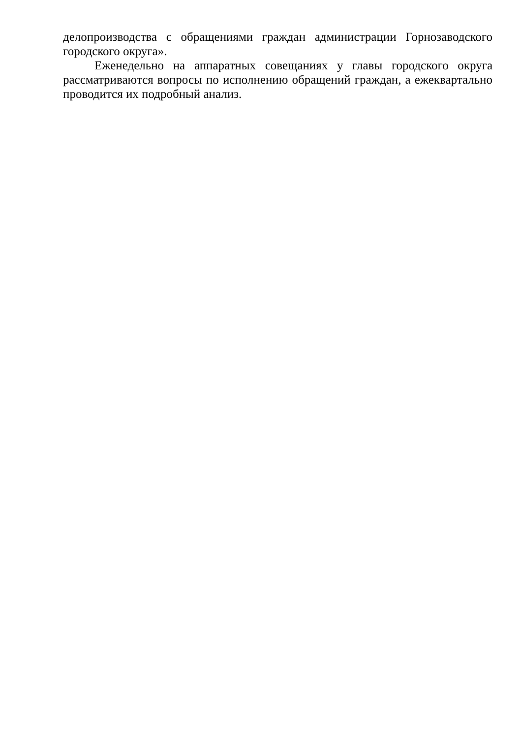делопроизводства с обращениями граждан администрации Горнозаводского городского округа».
Еженедельно на аппаратных совещаниях у главы городского округа рассматриваются вопросы по исполнению обращений граждан, а ежеквартально проводится их подробный анализ.